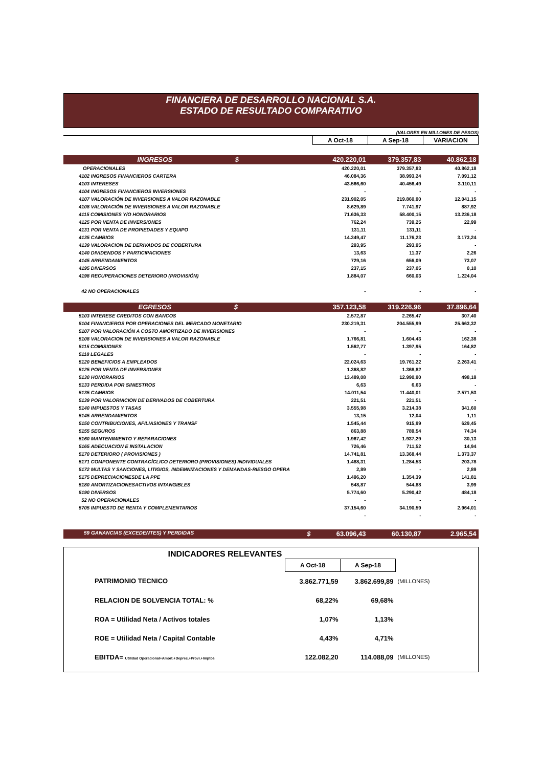FINANCIERA DE DESARROLLO NACIONAL S.A.
ESTADO DE RESULTADO COMPARATIVO
(VALORES EN MILLONES DE PESOS)
| | A Oct-18 | A Sep-18 | VARIACION |
| --- | --- | --- | --- |
| INGRESOS $ | 420.220,01 | 379.357,83 | 40.862,18 |
| OPERACIONALES | 420.220,01 | 379.357,83 | 40.862,18 |
| 4102 INGRESOS FINANCIEROS CARTERA | 46.084,36 | 38.993,24 | 7.091,12 |
| 4103 INTERESES | 43.566,60 | 40.456,49 | 3.110,11 |
| 4104 INGRESOS FINANCIEROS INVERSIONES | - | - | - |
| 4107 VALORACIÓN DE INVERSIONES A VALOR RAZONABLE | 231.902,05 | 219.860,90 | 12.041,15 |
| 4108 VALORACIÓN DE INVERSIONES A VALOR RAZONABLE | 8.629,89 | 7.741,97 | 887,92 |
| 4115 COMISIONES Y/O HONORARIOS | 71.636,33 | 58.400,15 | 13.236,18 |
| 4125 POR VENTA DE INVERSIONES | 762,24 | 739,25 | 22,99 |
| 4131 POR VENTA DE PROPIEDADES Y EQUIPO | 131,11 | 131,11 | - |
| 4135 CAMBIOS | 14.349,47 | 11.176,23 | 3.173,24 |
| 4139 VALORACION DE DERIVADOS DE COBERTURA | 293,95 | 293,95 | - |
| 4140 DIVIDENDOS Y PARTICIPACIONES | 13,63 | 11,37 | 2,26 |
| 4145 ARRENDAMIENTOS | 729,16 | 656,09 | 73,07 |
| 4195 DIVERSOS | 237,15 | 237,05 | 0,10 |
| 4198 RECUPERACIONES DETERIORO (PROVISIÓN) | 1.884,07 | 660,03 | 1.224,04 |
| 42 NO OPERACIONALES | - | - | - |
| EGRESOS $ | 357.123,58 | 319.226,96 | 37.896,64 |
| 5103 INTERESE CREDITOS CON BANCOS | 2.572,87 | 2.265,47 | 307,40 |
| 5104 FINANCIEROS POR OPERACIONES DEL MERCADO MONETARIO | 230.219,31 | 204.555,99 | 25.663,32 |
| 5107 POR VALORACIÓN A COSTO AMORTIZADO DE INVERSIONES | - | - | - |
| 5108 VALORACION DE INVERSIONES A VALOR RAZONABLE | 1.766,81 | 1.604,43 | 162,38 |
| 5115 COMISIONES | 1.562,77 | 1.397,95 | 164,82 |
| 5118 LEGALES | - | - | - |
| 5120 BENEFICIOS A EMPLEADOS | 22.024,63 | 19.761,22 | 2.263,41 |
| 5125 POR VENTA DE INVERSIONES | 1.368,82 | 1.368,82 | - |
| 5130 HONORARIOS | 13.489,08 | 12.990,90 | 498,18 |
| 5133 PERDIDA POR SINIESTROS | 6,63 | 6,63 | - |
| 5135 CAMBIOS | 14.011,54 | 11.440,01 | 2.571,53 |
| 5139 POR VALORIACION DE DERIVADOS DE COBERTURA | 221,51 | 221,51 | - |
| 5140 IMPUESTOS Y TASAS | 3.555,98 | 3.214,38 | 341,60 |
| 5145 ARRENDAMIENTOS | 13,15 | 12,04 | 1,11 |
| 5150 CONTRIBUCIONES, AFILIASIONES Y TRANSF | 1.545,44 | 915,99 | 629,45 |
| 5155 SEGUROS | 863,88 | 789,54 | 74,34 |
| 5160 MANTENIMIENTO Y REPARACIONES | 1.967,42 | 1.937,29 | 30,13 |
| 5165 ADECUACION E INSTALACION | 726,46 | 711,52 | 14,94 |
| 5170 DETERIORO ( PROVISIONES ) | 14.741,81 | 13.368,44 | 1.373,37 |
| 5171 COMPONENTE CONTRACÍCLICO DETERIORO (PROVISIONES) INDIVIDUALES | 1.488,31 | 1.284,53 | 203,78 |
| 5172 MULTAS Y SANCIONES, LITIGIOS, INDEMNIZACIONES Y DEMANDAS-RIESGO OPERA | 2,89 | - | 2,89 |
| 5175 DEPRECIACIONESDE LA PPE | 1.496,20 | 1.354,39 | 141,81 |
| 5180 AMORTIZACIONESACTIVOS INTANGIBLES | 548,87 | 544,88 | 3,99 |
| 5190 DIVERSOS | 5.774,60 | 5.290,42 | 484,18 |
| 52 NO OPERACIONALES | - | - | - |
| 5705 IMPUESTO DE RENTA Y COMPLEMENTARIOS | 37.154,60 | 34.190,59 | 2.964,01 |
| | - | - | - |
| 59 GANANCIAS (EXCEDENTES) Y PERDIDAS $ | 63.096,43 | 60.130,87 | 2.965,54 |
INDICADORES RELEVANTES
| | A Oct-18 | A Sep-18 | |
| --- | --- | --- | --- |
| PATRIMONIO TECNICO | 3.862.771,59 | 3.862.699,89 | (MILLONES) |
| RELACION DE SOLVENCIA TOTAL: % | 68,22% | 69,68% | |
| ROA = Utilidad Neta / Activos totales | 1,07% | 1,13% | |
| ROE = Utilidad Neta / Capital Contable | 4,43% | 4,71% | |
| EBITDA= Utilidad Operacional+Amort.+Deprec.+Provi.+Imptos | 122.082,20 | 114.088,09 | (MILLONES) |